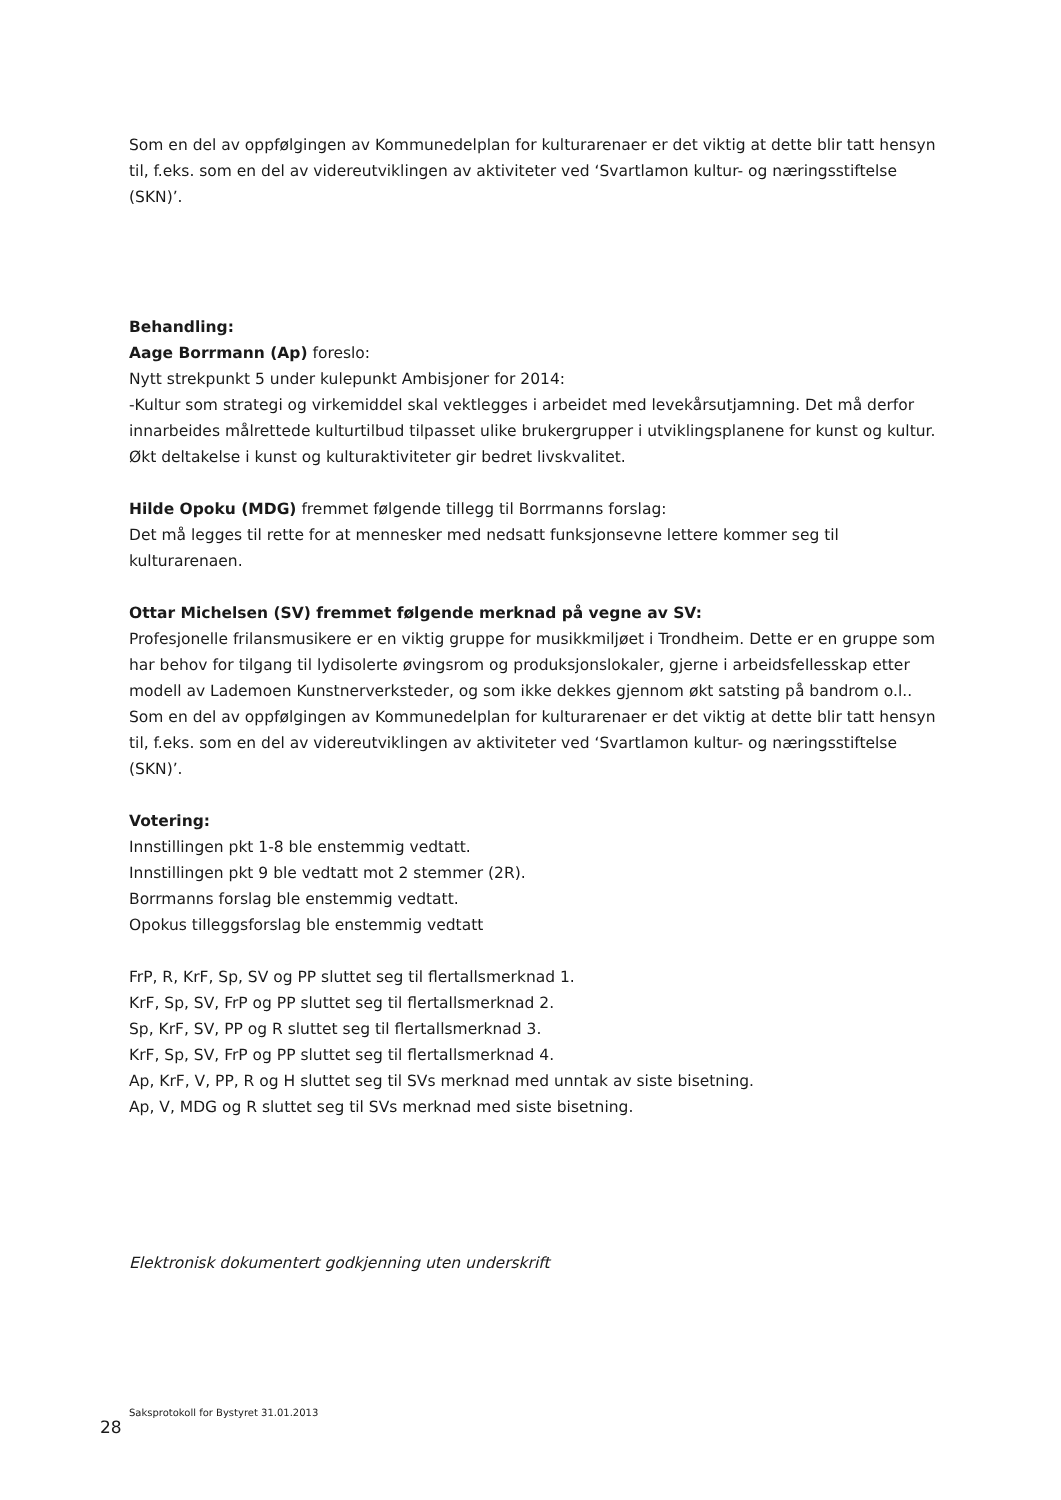Som en del av oppfølgingen av Kommunedelplan for kulturarenaer er det viktig at dette blir tatt hensyn til, f.eks. som en del av videreutviklingen av aktiviteter ved ‘Svartlamon kultur- og næringsstiftelse (SKN)’.
Behandling:
Aage Borrmann (Ap) foreslo:
Nytt strekpunkt 5 under kulepunkt Ambisjoner for 2014:
-Kultur som strategi og virkemiddel skal vektlegges i arbeidet med levekårsutjamning. Det må derfor innarbeides målrettede kulturtilbud tilpasset ulike brukergrupper i utviklingsplanene for kunst og kultur. Økt deltakelse i kunst og kulturaktiviteter gir bedret livskvalitet.
Hilde Opoku (MDG) fremmet følgende tillegg til Borrmanns forslag:
Det må legges til rette for at mennesker med nedsatt funksjonsevne lettere kommer seg til kulturarenaen.
Ottar Michelsen (SV) fremmet følgende merknad på vegne av SV:
Profesjonelle frilansmusikere er en viktig gruppe for musikkmiljøet i Trondheim. Dette er en gruppe som har behov for tilgang til lydisolerte øvingsrom og produksjonslokaler, gjerne i arbeidsfellesskap etter modell av Lademoen Kunstnerverksteder, og som ikke dekkes gjennom økt satsting på bandrom o.l.. Som en del av oppfølgingen av Kommunedelplan for kulturarenaer er det viktig at dette blir tatt hensyn til, f.eks. som en del av videreutviklingen av aktiviteter ved ‘Svartlamon kultur- og næringsstiftelse (SKN)’.
Votering:
Innstillingen pkt 1-8 ble enstemmig vedtatt.
Innstillingen pkt 9 ble vedtatt mot 2 stemmer (2R).
Borrmanns forslag ble enstemmig vedtatt.
Opokus tilleggsforslag ble enstemmig vedtatt
FrP, R, KrF, Sp, SV og PP sluttet seg til flertallsmerknad 1.
KrF, Sp, SV, FrP og PP sluttet seg til flertallsmerknad 2.
Sp, KrF, SV, PP og R sluttet seg til flertallsmerknad 3.
KrF, Sp, SV, FrP og PP sluttet seg til flertallsmerknad 4.
Ap, KrF, V, PP, R og H sluttet seg til SVs merknad med unntak av siste bisetning.
Ap, V, MDG og R sluttet seg til SVs merknad med siste bisetning.
Elektronisk dokumentert godkjenning uten underskrift
Saksprotokoll for Bystyret 31.01.2013
28